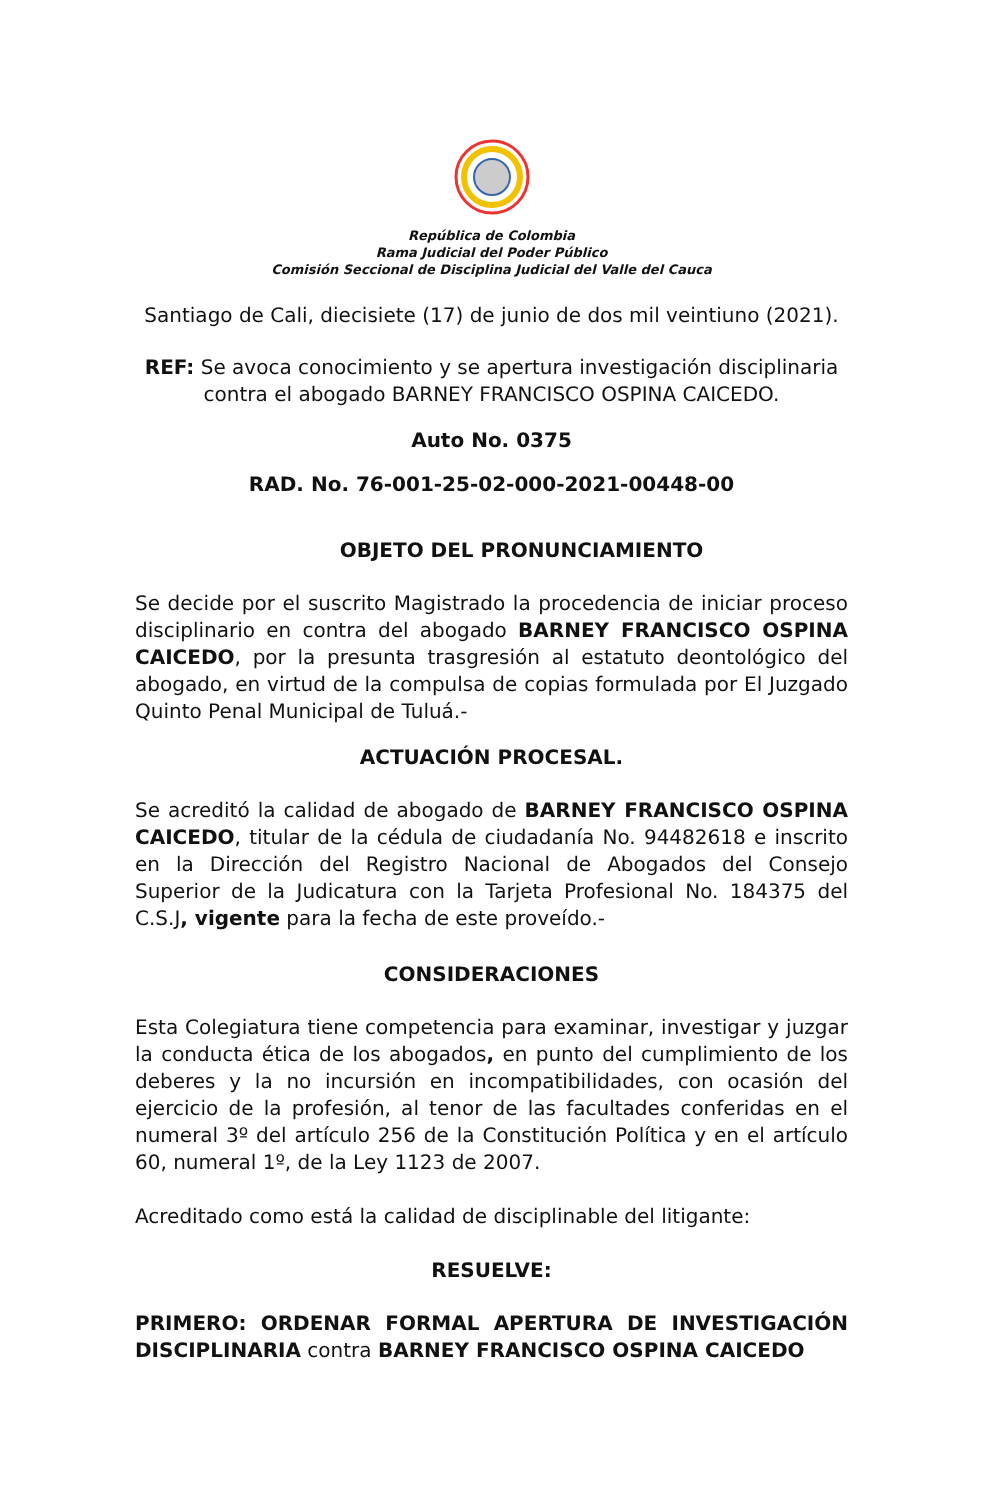República de Colombia
Rama Judicial del Poder Público
Comisión Seccional de Disciplina Judicial del Valle del Cauca
Santiago de Cali, diecisiete (17) de junio de dos mil veintiuno (2021).
REF: Se avoca conocimiento y se apertura investigación disciplinaria contra el abogado BARNEY FRANCISCO OSPINA CAICEDO.
Auto No. 0375
RAD. No. 76-001-25-02-000-2021-00448-00
OBJETO DEL PRONUNCIAMIENTO
Se decide por el suscrito Magistrado la procedencia de iniciar proceso disciplinario en contra del abogado BARNEY FRANCISCO OSPINA CAICEDO, por la presunta trasgresión al estatuto deontológico del abogado, en virtud de la compulsa de copias formulada por El Juzgado Quinto Penal Municipal de Tuluá.-
ACTUACIÓN PROCESAL.
Se acreditó la calidad de abogado de BARNEY FRANCISCO OSPINA CAICEDO, titular de la cédula de ciudadanía No. 94482618 e inscrito en la Dirección del Registro Nacional de Abogados del Consejo Superior de la Judicatura con la Tarjeta Profesional No. 184375 del C.S.J, vigente para la fecha de este proveído.-
CONSIDERACIONES
Esta Colegiatura tiene competencia para examinar, investigar y juzgar la conducta ética de los abogados, en punto del cumplimiento de los deberes y la no incursión en incompatibilidades, con ocasión del ejercicio de la profesión, al tenor de las facultades conferidas en el numeral 3º del artículo 256 de la Constitución Política y en el artículo 60, numeral 1º, de la Ley 1123 de 2007.
Acreditado como está la calidad de disciplinable del litigante:
RESUELVE:
PRIMERO: ORDENAR FORMAL APERTURA DE INVESTIGACIÓN DISCIPLINARIA contra BARNEY FRANCISCO OSPINA CAICEDO